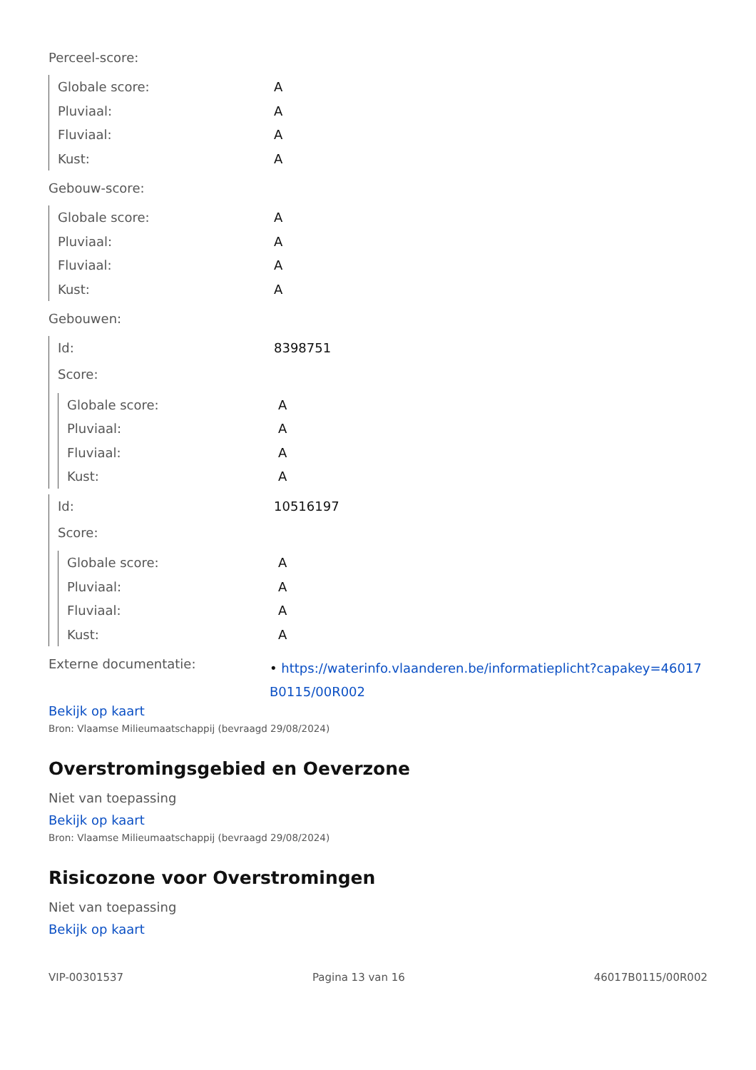Perceel-score:
| Globale score: | A |
| Pluviaal: | A |
| Fluviaal: | A |
| Kust: | A |
Gebouw-score:
| Globale score: | A |
| Pluviaal: | A |
| Fluviaal: | A |
| Kust: | A |
Gebouwen:
| Id: | 8398751 |
| Score: | |
| Globale score: | A |
| Pluviaal: | A |
| Fluviaal: | A |
| Kust: | A |
| Id: | 10516197 |
| Score: | |
| Globale score: | A |
| Pluviaal: | A |
| Fluviaal: | A |
| Kust: | A |
| Externe documentatie: | • https://waterinfo.vlaanderen.be/informatieplicht?capakey=46017 B0115/00R002 |
Bekijk op kaart
Bron: Vlaamse Milieumaatschappij (bevraagd 29/08/2024)
Overstromingsgebied en Oeverzone
Niet van toepassing
Bekijk op kaart
Bron: Vlaamse Milieumaatschappij (bevraagd 29/08/2024)
Risicozone voor Overstromingen
Niet van toepassing
Bekijk op kaart
VIP-00301537 Pagina 13 van 16 46017B0115/00R002